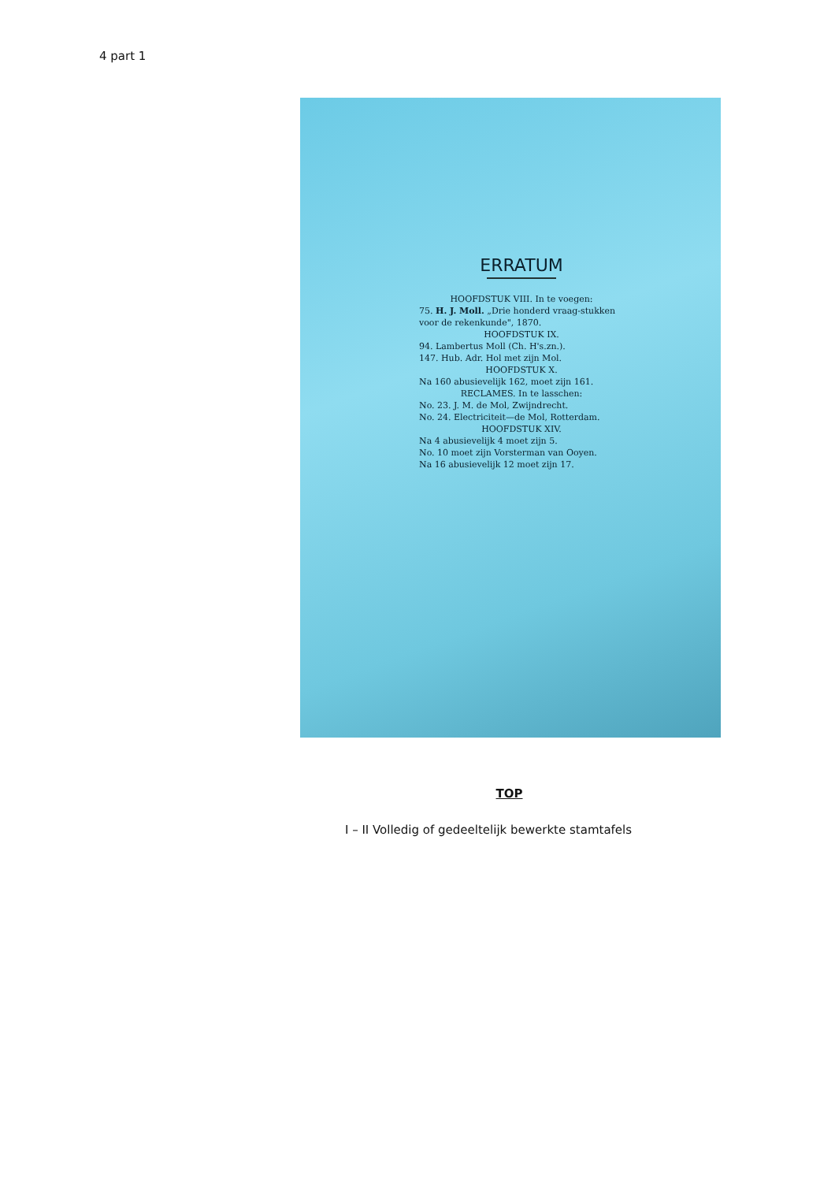4 part 1
ERRATUM
HOOFDSTUK VIII. In te voegen:
75. H. J. Moll. „Drie honderd vraag-stukken voor de rekenkunde", 1870.
HOOFDSTUK IX.
94. Lambertus Moll (Ch. H's.zn.).
147. Hub. Adr. Hol met zijn Mol.
HOOFDSTUK X.
Na 160 abusievelijk 162, moet zijn 161.
RECLAMES. In te lasschen:
No. 23. J. M. de Mol, Zwijndrecht.
No. 24. Electriciteit—de Mol, Rotterdam.
HOOFDSTUK XIV.
Na 4 abusievelijk 4 moet zijn 5.
No. 10 moet zijn Vorsterman van Ooyen.
Na 16 abusievelijk 12 moet zijn 17.
TOP
I – II Volledig of gedeeltelijk bewerkte stamtafels